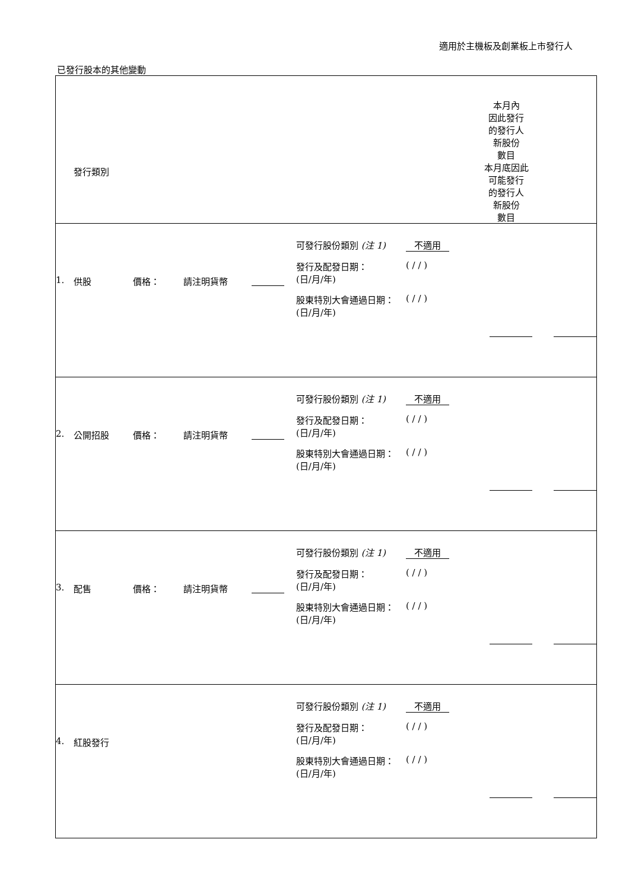適用於主機板及創業板上市發行人
已發行股本的其他變動
| 發行類別 本月內 因此發行 的發行人 新股份 數目 本月底因此 可能發行 的發行人 新股份 數目 |
| 1. 供股 價格： 請注明貨幣 可發行股份類別 (注 1) 不適用 發行及配發日期： (日/月/年) ( / / ) 股東特別大會通過日期： (日/月/年) ( / / ) |
| 2. 公開招股 價格： 請注明貨幣 可發行股份類別 (注 1) 不適用 發行及配發日期： (日/月/年) ( / / ) 股東特別大會通過日期： (日/月/年) ( / / ) |
| 3. 配售 價格： 請注明貨幣 可發行股份類別 (注 1) 不適用 發行及配發日期： (日/月/年) ( / / ) 股東特別大會通過日期： (日/月/年) ( / / ) |
| 4. 紅股發行 可發行股份類別 (注 1) 不適用 發行及配發日期： (日/月/年) ( / / ) 股東特別大會通過日期： (日/月/年) ( / / ) |